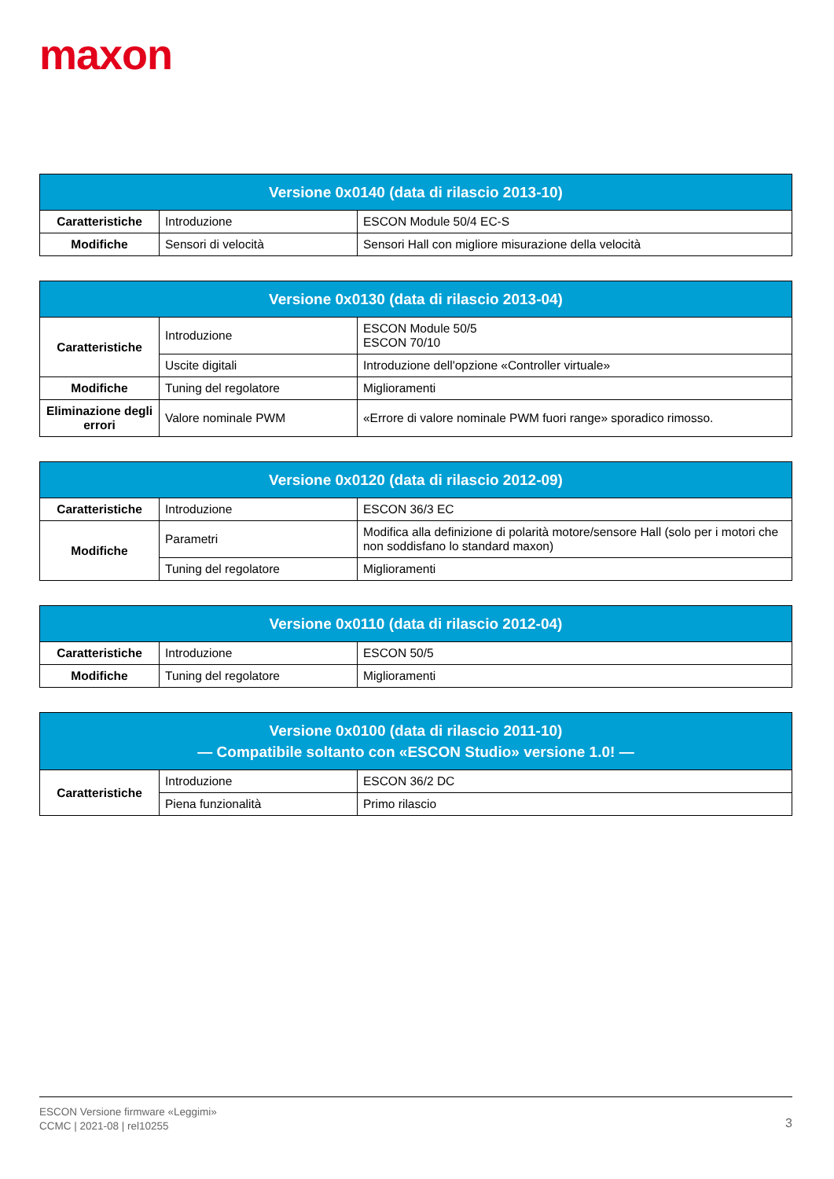maxon
| Versione 0x0140 (data di rilascio 2013-10) | | |
| --- | --- | --- |
| Caratteristiche | Introduzione | ESCON Module 50/4 EC-S |
| Modifiche | Sensori di velocità | Sensori Hall con migliore misurazione della velocità |
| Versione 0x0130 (data di rilascio 2013-04) | | |
| --- | --- | --- |
| Caratteristiche | Introduzione | ESCON Module 50/5 ESCON 70/10 |
| | Uscite digitali | Introduzione dell'opzione «Controller virtuale» |
| Modifiche | Tuning del regolatore | Miglioramenti |
| Eliminazione degli errori | Valore nominale PWM | «Errore di valore nominale PWM fuori range» sporadico rimosso. |
| Versione 0x0120 (data di rilascio 2012-09) | | |
| --- | --- | --- |
| Caratteristiche | Introduzione | ESCON 36/3 EC |
| Modifiche | Parametri | Modifica alla definizione di polarità motore/sensore Hall (solo per i motori che non soddisfano lo standard maxon) |
| | Tuning del regolatore | Miglioramenti |
| Versione 0x0110 (data di rilascio 2012-04) | | |
| --- | --- | --- |
| Caratteristiche | Introduzione | ESCON 50/5 |
| Modifiche | Tuning del regolatore | Miglioramenti |
| Versione 0x0100 (data di rilascio 2011-10) — Compatibile soltanto con «ESCON Studio» versione 1.0! — | | |
| --- | --- | --- |
| Caratteristiche | Introduzione | ESCON 36/2 DC |
| | Piena funzionalità | Primo rilascio |
ESCON Versione firmware «Leggimi»
CCMC | 2021-08 | rel10255
3